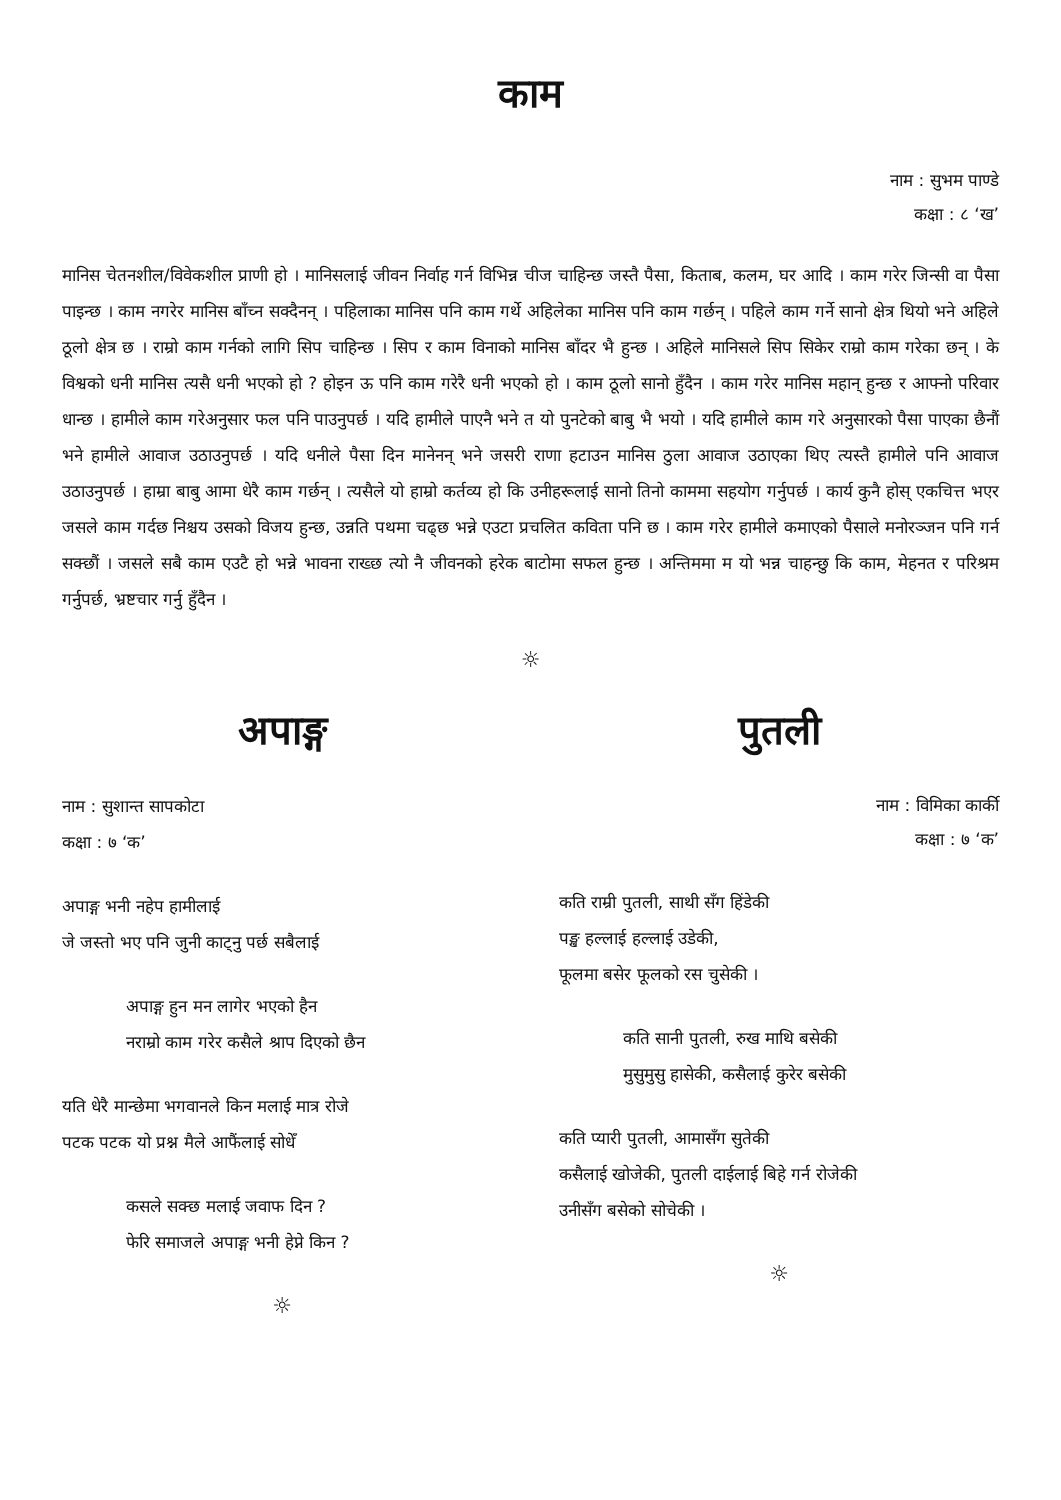काम
नाम : सुभम पाण्डे
कक्षा : ८ ‘ख’
मानिस चेतनशील/विवेकशील प्राणी हो । मानिसलाई जीवन निर्वाह गर्न विभिन्न चीज चाहिन्छ जस्तै पैसा, किताब, कलम, घर आदि । काम गरेर जिन्सी वा पैसा पाइन्छ । काम नगरेर मानिस बाँच्न सक्दैनन् । पहिलाका मानिस पनि काम गर्थे अहिलेका मानिस पनि काम गर्छन् । पहिले काम गर्ने सानो क्षेत्र थियो भने अहिले ठूलो क्षेत्र छ । राम्रो काम गर्नको लागि सिप चाहिन्छ । सिप र काम विनाको मानिस बाँदर भै हुन्छ । अहिले मानिसले सिप सिकेर राम्रो काम गरेका छन् । के विश्वको धनी मानिस त्यसै धनी भएको हो ? होइन ऊ पनि काम गरेरै धनी भएको हो । काम ठूलो सानो हुँदैन । काम गरेर मानिस महान् हुन्छ र आफ्नो परिवार धान्छ । हामीले काम गरेअनुसार फल पनि पाउनुपर्छ । यदि हामीले पाएनै भने त यो पुनटेको बाबु भै भयो । यदि हामीले काम गरे अनुसारको पैसा पाएका छैनौं भने हामीले आवाज उठाउनुपर्छ । यदि धनीले पैसा दिन मानेनन् भने जसरी राणा हटाउन मानिस ठुला आवाज उठाएका थिए त्यस्तै हामीले पनि आवाज उठाउनुपर्छ । हाम्रा बाबु आमा धेरै काम गर्छन् । त्यसैले यो हाम्रो कर्तव्य हो कि उनीहरूलाई सानो तिनो काममा सहयोग गर्नुपर्छ । कार्य कुनै होस् एकचित्त भएर जसले काम गर्दछ निश्चय उसको विजय हुन्छ, उन्नति पथमा चढ्छ भन्ने एउटा प्रचलित कविता पनि छ । काम गरेर हामीले कमाएको पैसाले मनोरञ्जन पनि गर्न सक्छौं । जसले सबै काम एउटै हो भन्ने भावना राख्छ त्यो नै जीवनको हरेक बाटोमा सफल हुन्छ । अन्तिममा म यो भन्न चाहन्छु कि काम, मेहनत र परिश्रम गर्नुपर्छ, भ्रष्टचार गर्नु हुँदैन ।
☼
अपाङ्ग
नाम : सुशान्त सापकोटा
कक्षा : ७ ‘क’
अपाङ्ग भनी नहेप हामीलाई
जे जस्तो भए पनि जुनी काट्नु पर्छ सबैलाई
अपाङ्ग हुन मन लागेर भएको हैन
नराम्रो काम गरेर कसैले श्राप दिएको छैन
यति धेरै मान्छेमा भगवानले किन मलाई मात्र रोजे
पटक पटक यो प्रश्न मैले आफैंलाई सोधेँ
कसले सक्छ मलाई जवाफ दिन ?
फेरि समाजले अपाङ्ग भनी हेप्ने किन ?
☼
पुतली
नाम : विमिका कार्की
कक्षा : ७ ‘क’
कति राम्री पुतली, साथी सँग हिंडेकी
पङ्ख हल्लाई हल्लाई उडेकी,
फूलमा बसेर फूलको रस चुसेकी ।
कति सानी पुतली, रुख माथि बसेकी
मुसुमुसु हासेकी, कसैलाई कुरेर बसेकी
कति प्यारी पुतली, आमासँग सुतेकी
कसैलाई खोजेकी, पुतली दाईलाई बिहे गर्न रोजेकी
उनीसँग बसेको सोचेकी ।
☼